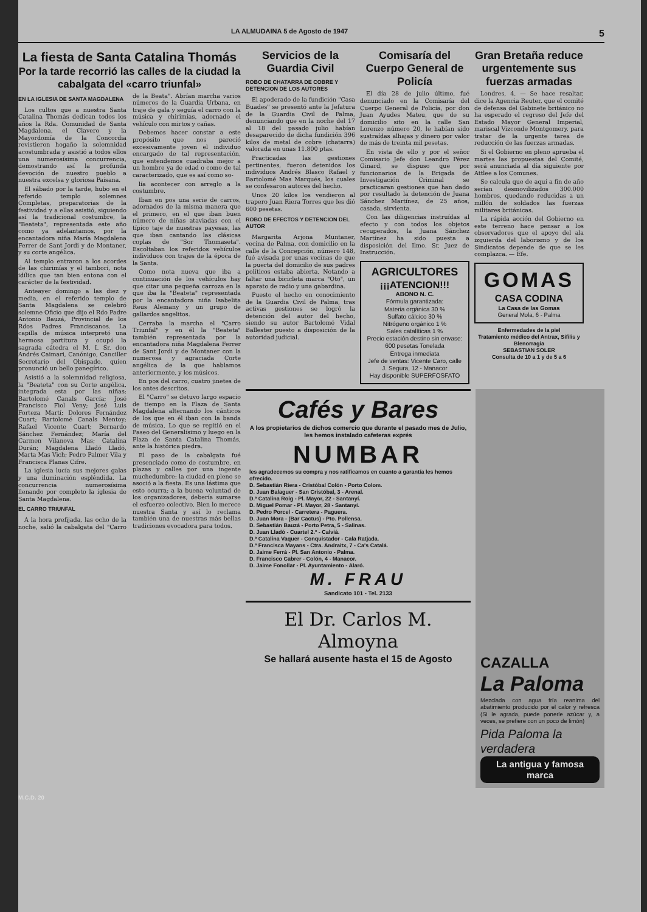LA ALMUDAINA 5 de Agosto de 1947 5
La fiesta de Santa Catalina Thomás
Por la tarde recorrió las calles de la ciudad la cabalgata del «carro triunfal»
EN LA IGLESIA DE SANTA MAGDALENA
Los cultos que a nuestra Santa Catalina Thomás dedican todos los años la Rda. Comunidad de Santa Magdalena, el Clavero y la Mayordomía de la Concordia revistieron hogaño la solemnidad acostumbrada y asistió a todos ellos una numerosísima concurrencia, demostrando así la profunda devoción de nuestro pueblo a nuestra excelsa y gloriosa Paisana.
El sábado por la tarde, hubo en el referido templo solemnes Completas, preparatorias de la festividad y a ellas asistió, siguiendo así la tradicional costumbre, la "Beateta", representada este año como ya adelantamos, por la encantadora niña María Magdalena Ferrer de Sant Jordi y de Montaner, y su corte angélica.
Al templo entraron a los acordes de las chirimías y el tamborí, nota idílica que tan bien entona con el carácter de la festividad.
Anteayer domingo a las diez y media, en el referido templo de Santa Magdalena se celebró solemne Oficio que dijo el Rdo Padre Antonio Bauzá, Provincial de los Rdos Padres Franciscanos. La capilla de música interpretó una hermosa partitura y ocupó la sagrada cátedra el M. I. Sr. don Andrés Caimari, Canónigo, Canciller Secretario del Obispado, quien pronunció un bello panegírico.
Asistió a la solemnidad religiosa, la "Beateta" con su Corte angélica, integrada esta por las niñas: Bartolomé Canals García; José Francisco Fiol Veny; José Luis Forteza Martí; Dolores Fernández Cuart; Bartolomé Canals Mentoy; Rafael Vicente Cuart; Bernardo Sánchez Fernández; María del Carmen Vilanova Mas; Catalina Durán; Magdalena Lladó Lladó, Marta Mas Vich; Pedro Palmer Vila y Francisca Planas Cifre.
La iglesia lucía sus mejores galas y una iluminación espléndida. La concurrencia numerosísima llenando por completo la iglesia de Santa Magdalena.
EL CARRO TRIUNFAL
A la hora prefijada, las ocho de la noche, salió la cabalgata del "Carro de la Beata". Abrían marcha varios números de la Guardia Urbana, en traje de gala y seguía el carro con la música y chirimías, adornado el vehículo con mirtos y cañas.
Debemos hacer constar a este propósito que nos pareció excesivamente joven el individuo encargado de tal representación, que entendemos cuadraba mejor a un hombre ya de edad o como de tal caracterizado, que es así como so-
lía acontecer con arreglo a la costumbre.
Iban en pos una serie de carros, adornados de la misma manera que el primero, en el que iban buen número de niñas ataviadas con el típico taje de nuestras payesas, las que iban cantando las clásicas coplas de "Sor Thomaseta". Escoltaban los referidos vehículos individuos con trajes de la época de la Santa.
Como nota nueva que iba a continuación de los vehículos hay que citar una pequeña carroza en la que iba la "Beateta" representada por la encantadora niña Isabelita Reus Alemany y un grupo de gallardos angelitos.
Cerraba la marcha el "Carro Triunfal" y en él la "Beateta" también representada por la encantadora niña Magdalena Ferrer de Sant Jordi y de Montaner con la numerosa y agraciada Corte angélica de la que hablamos anteriormente, y los músicos.
En pos del carro, cuatro jinetes de los antes descritos.
El "Carro" se detuvo largo espacio de tiempo en la Plaza de Santa Magdalena alternando los cánticos de los que en él iban con la banda de música. Lo que se repitió en el Paseo del Generalísimo y luego en la Plaza de Santa Catalina Thomás, ante la histórica piedra.
El paso de la cabalgata fué presenciado como de costumbre, en plazas y calles por una ingente muchedumbre: la ciudad en pleno se asoció a la fiesta. Es una lástima que esto ocurra; a la buena voluntad de los organizadores, debería sumarse el esfuerzo colectivo. Bien lo merece nuestra Santa y así lo reclama también una de nuestras más bellas tradiciones evocadora para todos.
Servicios de la Guardia Civil
ROBO DE CHATARRA DE COBRE Y DETENCION DE LOS AUTORES
El apoderado de la fundición "Casa Buades" se presentó ante la Jefatura de la Guardia Civil de Palma, denunciando que en la noche del 17 al 18 del pasado julio habían desaparecido de dicha fundición 396 kilos de metal de cobre (chatarra) valorada en unas 11.800 ptas.
Practicadas las gestiones pertinentes, fueron detenidos los individuos Andrés Blasco Rafael y Bartolomé Mas Marqués, los cuales se confesaron autores del hecho.
Unos 20 kilos los vendieron al trapero Juan Riera Torres que les dió 600 pesetas.
ROBO DE EFECTOS Y DETENCION DEL AUTOR
Margarita Arjona Muntaner, vecina de Palma, con domicilio en la calle de la Concepción, número 148, fué avisada por unas vecinas de que la puerta del domicilio de sus padres políticos estaba abierta. Notando a faltar una bicicleta marca "Oto", un aparato de radio y una gabardina.
Puesto el hecho en conocimiento de la Guardia Civil de Palma, tras activas gestiones se logró la detención del autor del hecho, siendo su autor Bartolomé Vidal Ballester puesto a disposición de la autoridad judicial.
Comisaría del Cuerpo General de Policía
El día 28 de julio último, fué denunciado en la Comisaría del Cuerpo General de Policía, por don Juan Ayudes Mateu, que de su domicilio sito en la calle San Lorenzo número 20, le habían sido sustraídas alhajas y dinero por valor de más de treinta mil pesetas.
En vista de ello y por el señor Comisario Jefe don Leandro Pérez Ginard, se dispuso que por funcionarios de la Brigada de Investigación Criminal se practicaran gestiones que han dado por resultado la detención de Juana Sánchez Martínez, de 25 años, casada, sirvienta.
Con las diligencias instruídas al efecto y con todos los objetos recuperados, la Juana Sánchez Martínez ha sido puesta a disposición del Ilmo. Sr. Juez de Instrucción.
AGRICULTORES
¡¡¡ATENCION!!!
ABONO N. C.
Fórmula garantizada:
Materia orgánica 30 %
Sulfato cálcico 30 %
Nitrógeno orgánico 1 %
Sales catalíticas 1 %
Precio estación destino sin envase: 600 pesetas Tonelada
Entrega inmediata
Jefe de ventas: Vicente Caro, calle J. Segura, 12 - Manacor
Hay disponible SUPERFOSFATO
Gran Bretaña reduce urgentemente sus fuerzas armadas
Londres, 4. — Se hace resaltar, dice la Agencia Reuter, que el comité de defensa del Gabinete británico no ha esperado el regreso del Jefe del Estado Mayor General Imperial, mariscal Vizconde Montgomery, para tratar de la urgente tarea de reducción de las fuerzas armadas.
Si el Gobierno en pleno aprueba el martes las propuestas del Comité, será anunciada al día siguiente por Attlee a los Comunes.
Se calcula que de aquí a fin de año serían desmovilizados 300.000 hombres, quedando reducidas a un millón de soldados las fuerzas militares británicas.
La rápida acción del Gobierno en este terreno hace pensar a los observadores que el apoyo del ala izquierda del laborismo y de los Sindicatos depende de que se les complazca. — Efe.
GOMAS
CASA CODINA
La Casa de las Gomas
General Mola, 6 - Palma
Enfermedades de la piel
Tratamiento médico del Antrax, Sífilis y Blenorragia
SEBASTIAN SOLER
Consulta de 10 a 1 y de 5 a 6
Cafés y Bares
A los propietarios de dichos comercio que durante el pasado mes de Julio, les hemos instalado cafeteras exprés
NUMBAR
les agradecemos su compra y nos ratificamos en cuanto a garantía les hemos ofrecido.
D. Sebastián Riera - Cristóbal Colón - Porto Colom.
D. Juan Balaguer - San Cristóbal, 3 - Arenal.
D.ª Catalina Roig - Pl. Mayor, 22 - Santanyí.
D. Miguel Pomar - Pl. Mayor, 28 - Santanyí.
D. Pedro Porcel - Carretera - Paguera.
D. Juan Mora - (Bar Cactus) - Pto. Pollensa.
D. Sebastián Bauzá - Porto Petra, 5 - Salinas.
D. Juan Lladó - Cuartel 2.º - Calviá.
D.ª Catalina Vaquer - Conquistador - Cala Ratjada.
D.ª Francisca Mayans - Ctra. Andraitx, 7 - Ca's Catalá.
D. Jaime Ferrá - Pl. San Antonio - Palma.
D. Francisco Cabrer - Colón, 4 - Manacor.
D. Jaime Fonollar - Pl. Ayuntamiento - Alaró.
M. FRAU
Sandicato 101 - Tel. 2133
El Dr. Carlos M. Almoyna
Se hallará ausente hasta el 15 de Agosto
CAZALLA
La Paloma
Mezclada con agua fría reanima del abatimiento producido por el calor y refresca (Si le agrada, puede ponerle azúcar y, a veces, se prefiere con un poco de limón)
Pida Paloma la verdadera
La antigua y famosa marca
M.C.D. 20